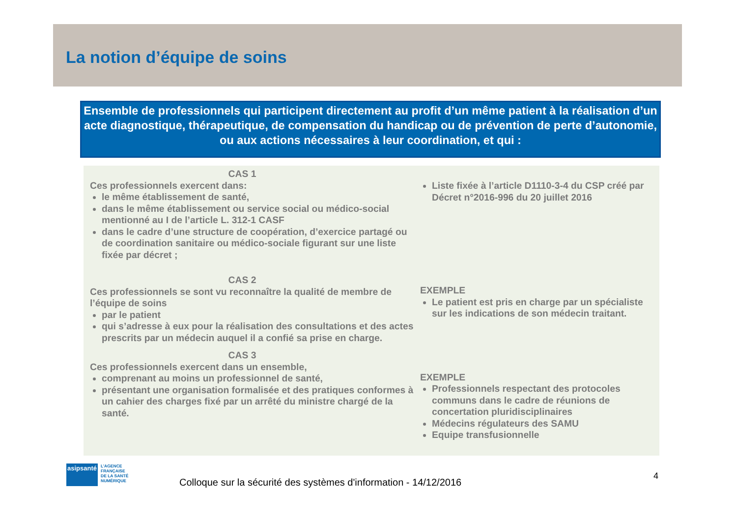La notion d’équipe de soins
Ensemble de professionnels qui participent directement au profit d’un même patient à la réalisation d’un acte diagnostique, thérapeutique, de compensation du handicap ou de prévention de perte d’autonomie, ou aux actions nécessaires à leur coordination, et qui :
CAS 1
Ces professionnels exercent dans:
le même établissement de santé,
dans le même établissement ou service social ou médico-social mentionné au I de l’article L. 312-1 CASF
dans le cadre d’une structure de coopération, d’exercice partagé ou de coordination sanitaire ou médico-sociale figurant sur une liste fixée par décret ;
CAS 2
Ces professionnels se sont vu reconnaître la qualité de membre de l’équipe de soins
par le patient
qui s’adresse à eux pour la réalisation des consultations et des actes prescrits par un médecin auquel il a confié sa prise en charge.
CAS 3
Ces professionnels exercent dans un ensemble,
comprenant au moins un professionnel de santé,
présentant une organisation formalisée et des pratiques conformes à un cahier des charges fixé par un arrêté du ministre chargé de la santé.
Liste fixée à l’article D1110-3-4 du CSP créé par Décret n°2016-996 du 20 juillet 2016
EXEMPLE
Le patient est pris en charge par un spécialiste sur les indications de son médecin traitant.
EXEMPLE
Professionnels respectant des protocoles communs dans le cadre de réunions de concertation pluridisciplinaires
Médecins régulateurs des SAMU
Equipe transfusionnelle
asipsanté
L’AGENCE
FRANÇAISE
DE LA SANTÉ
NUMÉRIQUE
Colloque sur la sécurité des systèmes d'information - 14/12/2016
4